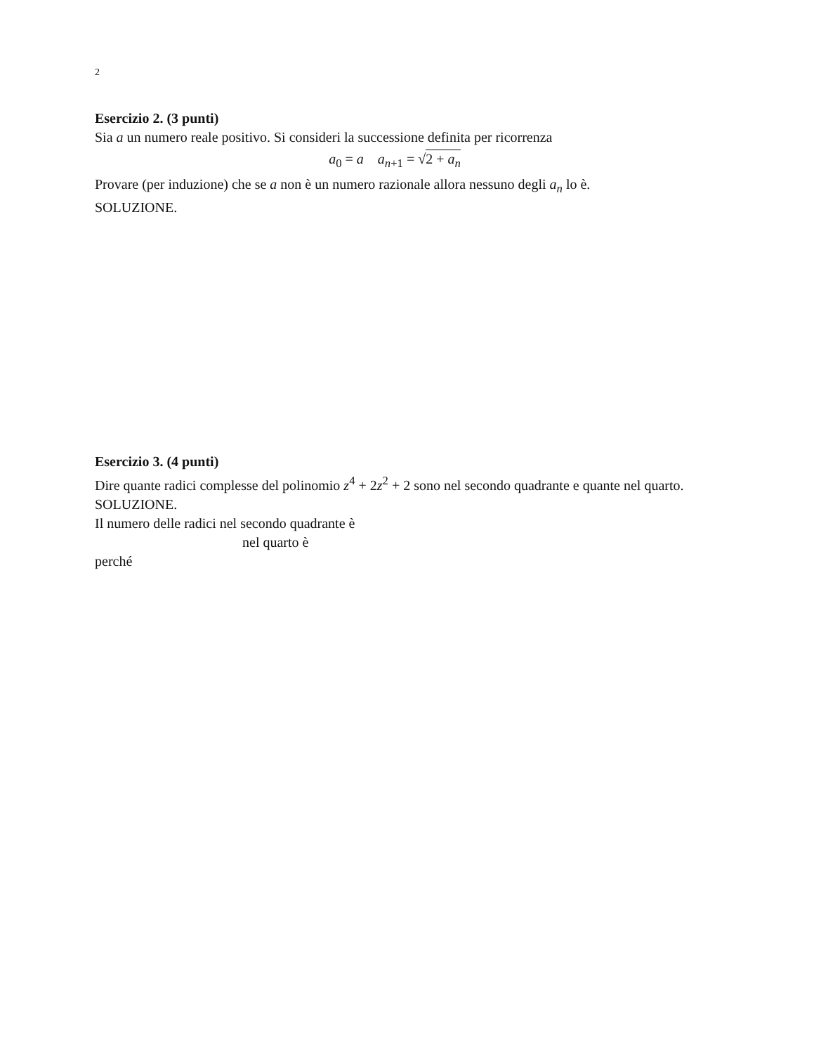2
Esercizio 2. (3 punti)
Sia a un numero reale positivo. Si consideri la successione definita per ricorrenza
a<sub>0</sub> = a a<sub>n+1</sub> = √2 + a<sub>n</sub>
Provare (per induzione) che se a non è un numero razionale allora nessuno degli a<sub>n</sub> lo è.
SOLUZIONE.
Esercizio 3. (4 punti)
Dire quante radici complesse del polinomio z<sup>4</sup> + 2z<sup>2</sup> + 2 sono nel secondo quadrante e quante nel quarto.
SOLUZIONE.
Il numero delle radici nel secondo quadrante è
nel quarto è
perché